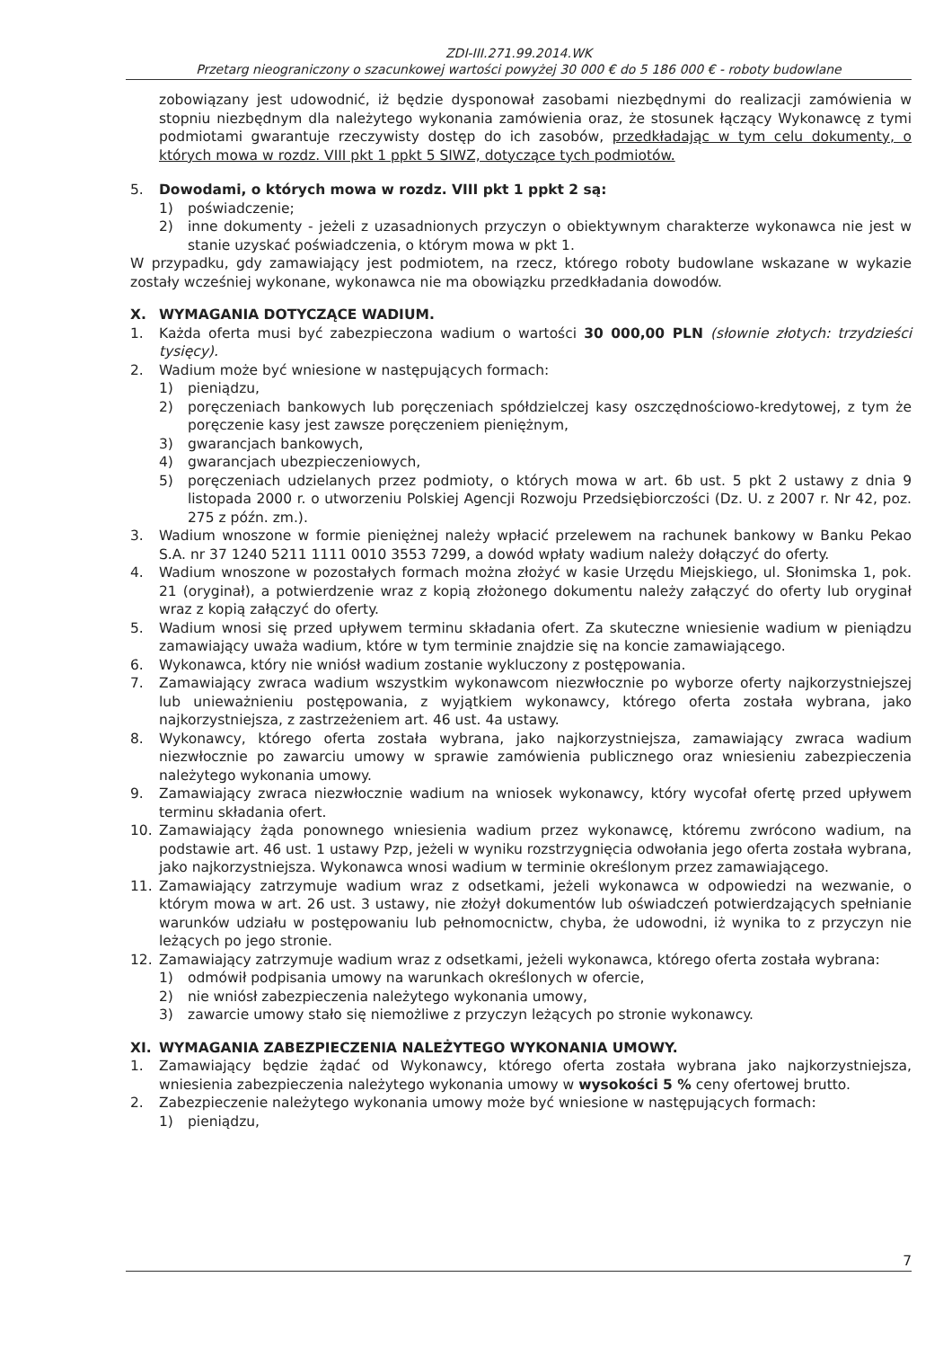ZDI-III.271.99.2014.WK
Przetarg nieograniczony o szacunkowej wartości powyżej 30 000 € do 5 186 000 € - roboty budowlane
zobowiązany jest udowodnić, iż będzie dysponował zasobami niezbędnymi do realizacji zamówienia w stopniu niezbędnym dla należytego wykonania zamówienia oraz, że stosunek łączący Wykonawcę z tymi podmiotami gwarantuje rzeczywisty dostęp do ich zasobów, przedkładając w tym celu dokumenty, o których mowa w rozdz. VIII pkt 1 ppkt 5 SIWZ, dotyczące tych podmiotów.
5. Dowodami, o których mowa w rozdz. VIII pkt 1 ppkt 2 są:
1) poświadczenie;
2) inne dokumenty - jeżeli z uzasadnionych przyczyn o obiektywnym charakterze wykonawca nie jest w stanie uzyskać poświadczenia, o którym mowa w pkt 1.
W przypadku, gdy zamawiający jest podmiotem, na rzecz, którego roboty budowlane wskazane w wykazie zostały wcześniej wykonane, wykonawca nie ma obowiązku przedkładania dowodów.
X. WYMAGANIA DOTYCZĄCE WADIUM.
1. Każda oferta musi być zabezpieczona wadium o wartości 30 000,00 PLN (słownie złotych: trzydzieści tysięcy).
2. Wadium może być wniesione w następujących formach:
1) pieniądzu,
2) poręczeniach bankowych lub poręczeniach spółdzielczej kasy oszczędnościowo-kredytowej, z tym że poręczenie kasy jest zawsze poręczeniem pieniężnym,
3) gwarancjach bankowych,
4) gwarancjach ubezpieczeniowych,
5) poręczeniach udzielanych przez podmioty, o których mowa w art. 6b ust. 5 pkt 2 ustawy z dnia 9 listopada 2000 r. o utworzeniu Polskiej Agencji Rozwoju Przedsiębiorczości (Dz. U. z 2007 r. Nr 42, poz. 275 z późn. zm.).
3. Wadium wnoszone w formie pieniężnej należy wpłacić przelewem na rachunek bankowy w Banku Pekao S.A. nr 37 1240 5211 1111 0010 3553 7299, a dowód wpłaty wadium należy dołączyć do oferty.
4. Wadium wnoszone w pozostałych formach można złożyć w kasie Urzędu Miejskiego, ul. Słonimska 1, pok. 21 (oryginał), a potwierdzenie wraz z kopią złożonego dokumentu należy załączyć do oferty lub oryginał wraz z kopią załączyć do oferty.
5. Wadium wnosi się przed upływem terminu składania ofert. Za skuteczne wniesienie wadium w pieniądzu zamawiający uważa wadium, które w tym terminie znajdzie się na koncie zamawiającego.
6. Wykonawca, który nie wniósł wadium zostanie wykluczony z postępowania.
7. Zamawiający zwraca wadium wszystkim wykonawcom niezwłocznie po wyborze oferty najkorzystniejszej lub unieważnieniu postępowania, z wyjątkiem wykonawcy, którego oferta została wybrana, jako najkorzystniejsza, z zastrzeżeniem art. 46 ust. 4a ustawy.
8. Wykonawcy, którego oferta została wybrana, jako najkorzystniejsza, zamawiający zwraca wadium niezwłocznie po zawarciu umowy w sprawie zamówienia publicznego oraz wniesieniu zabezpieczenia należytego wykonania umowy.
9. Zamawiający zwraca niezwłocznie wadium na wniosek wykonawcy, który wycofał ofertę przed upływem terminu składania ofert.
10. Zamawiający żąda ponownego wniesienia wadium przez wykonawcę, któremu zwrócono wadium, na podstawie art. 46 ust. 1 ustawy Pzp, jeżeli w wyniku rozstrzygnięcia odwołania jego oferta została wybrana, jako najkorzystniejsza. Wykonawca wnosi wadium w terminie określonym przez zamawiającego.
11. Zamawiający zatrzymuje wadium wraz z odsetkami, jeżeli wykonawca w odpowiedzi na wezwanie, o którym mowa w art. 26 ust. 3 ustawy, nie złożył dokumentów lub oświadczeń potwierdzających spełnianie warunków udziału w postępowaniu lub pełnomocnictw, chyba, że udowodni, iż wynika to z przyczyn nie leżących po jego stronie.
12. Zamawiający zatrzymuje wadium wraz z odsetkami, jeżeli wykonawca, którego oferta została wybrana:
1) odmówił podpisania umowy na warunkach określonych w ofercie,
2) nie wniósł zabezpieczenia należytego wykonania umowy,
3) zawarcie umowy stało się niemożliwe z przyczyn leżących po stronie wykonawcy.
XI. WYMAGANIA ZABEZPIECZENIA NALEŻYTEGO WYKONANIA UMOWY.
1. Zamawiający będzie żądać od Wykonawcy, którego oferta została wybrana jako najkorzystniejsza, wniesienia zabezpieczenia należytego wykonania umowy w wysokości 5 % ceny ofertowej brutto.
2. Zabezpieczenie należytego wykonania umowy może być wniesione w następujących formach:
1) pieniądzu,
7